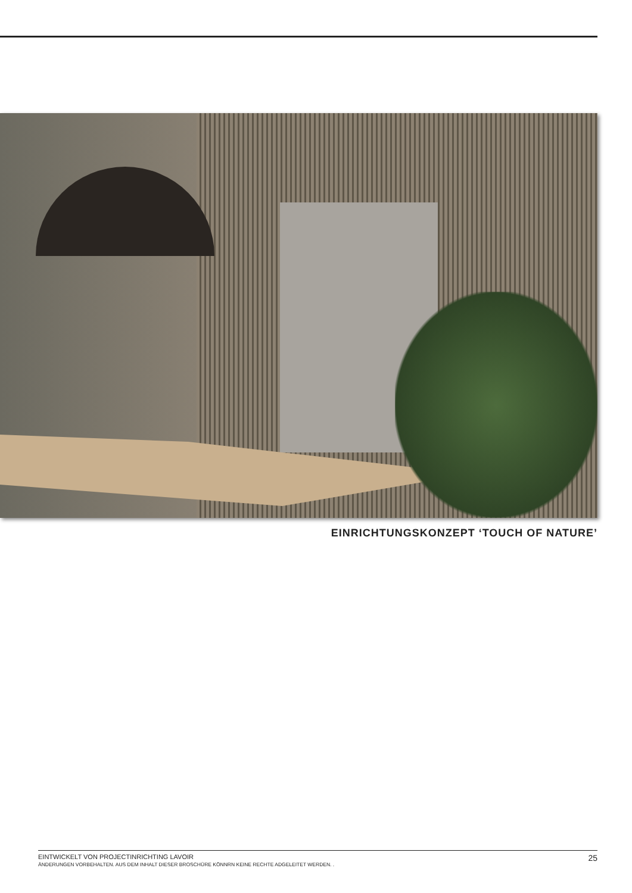EINRICHTUNGSKONZEPT ‘TOUCH OF NATURE’
EINTWICKELT VON PROJECTINRICHTING LAVOIR
ÄNDERUNGEN VORBEHALTEN. AUS DEM INHALT DIESER BROSCHÜRE KÖNNRN KEINE RECHTE ADGELEITET WERDEN. .
25